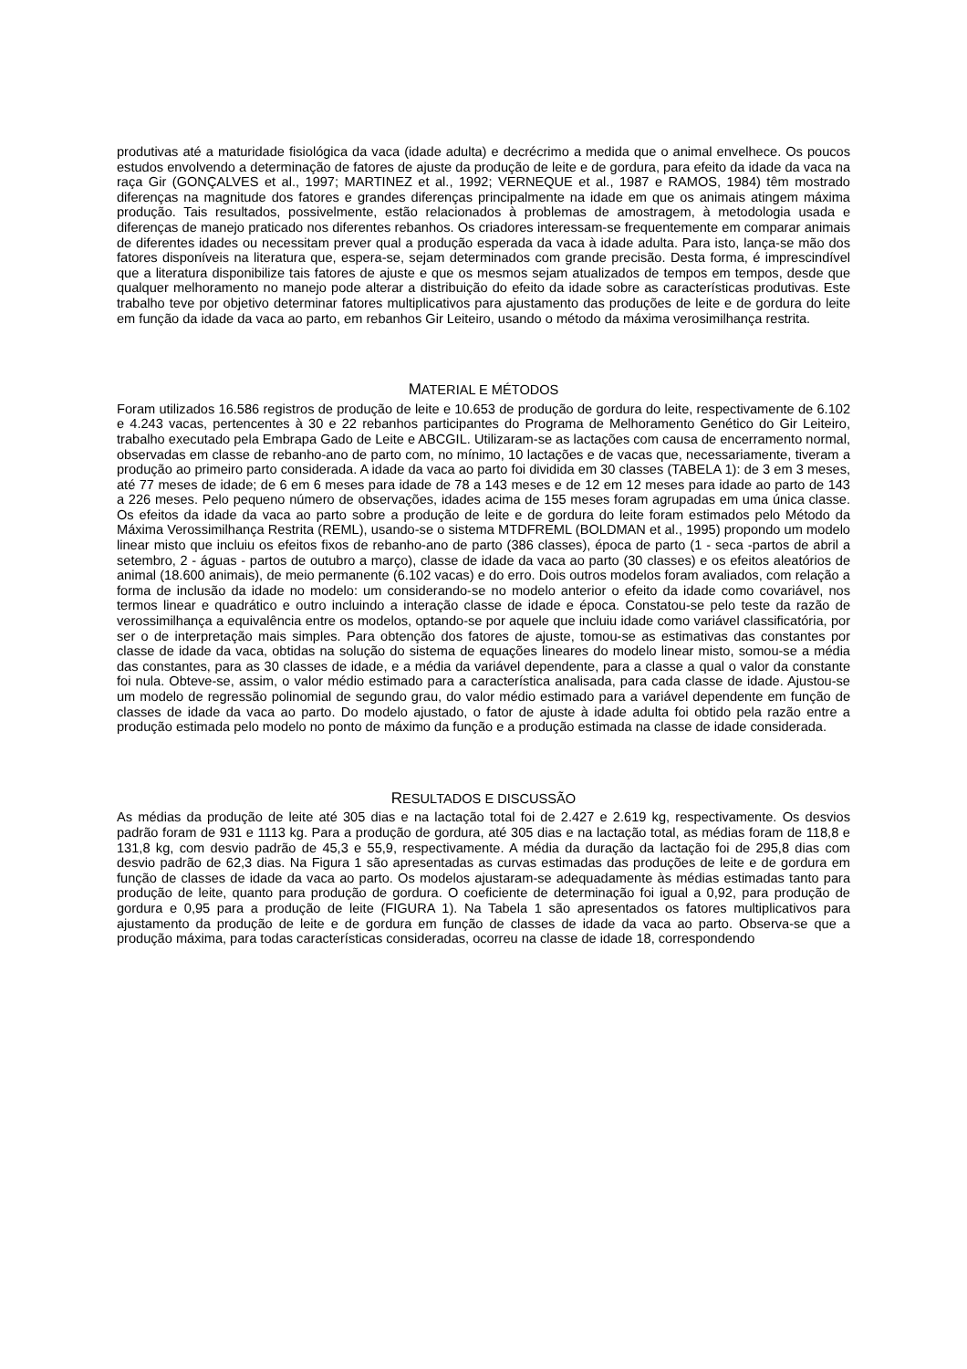produtivas até a maturidade fisiológica da vaca (idade adulta) e decrécrimo a medida que o animal envelhece. Os poucos estudos envolvendo a determinação de fatores de ajuste da produção de leite e de gordura, para efeito da idade da vaca na raça Gir (GONÇALVES et al., 1997; MARTINEZ et al., 1992; VERNEQUE et al., 1987 e RAMOS, 1984) têm mostrado diferenças na magnitude dos fatores e grandes diferenças principalmente na idade em que os animais atingem máxima produção. Tais resultados, possivelmente, estão relacionados à problemas de amostragem, à metodologia usada e diferenças de manejo praticado nos diferentes rebanhos. Os criadores interessam-se frequentemente em comparar animais de diferentes idades ou necessitam prever qual a produção esperada da vaca à idade adulta. Para isto, lança-se mão dos fatores disponíveis na literatura que, espera-se, sejam determinados com grande precisão. Desta forma, é imprescindível que a literatura disponibilize tais fatores de ajuste e que os mesmos sejam atualizados de tempos em tempos, desde que qualquer melhoramento no manejo pode alterar a distribuição do efeito da idade sobre as características produtivas. Este trabalho teve por objetivo determinar fatores multiplicativos para ajustamento das produções de leite e de gordura do leite em função da idade da vaca ao parto, em rebanhos Gir Leiteiro, usando o método da máxima verosimilhança restrita.
MATERIAL E MÉTODOS
Foram utilizados 16.586 registros de produção de leite e 10.653 de produção de gordura do leite, respectivamente de 6.102 e 4.243 vacas, pertencentes à 30 e 22 rebanhos participantes do Programa de Melhoramento Genético do Gir Leiteiro, trabalho executado pela Embrapa Gado de Leite e ABCGIL. Utilizaram-se as lactações com causa de encerramento normal, observadas em classe de rebanho-ano de parto com, no mínimo, 10 lactações e de vacas que, necessariamente, tiveram a produção ao primeiro parto considerada. A idade da vaca ao parto foi dividida em 30 classes (TABELA 1): de 3 em 3 meses, até 77 meses de idade; de 6 em 6 meses para idade de 78 a 143 meses e de 12 em 12 meses para idade ao parto de 143 a 226 meses. Pelo pequeno número de observações, idades acima de 155 meses foram agrupadas em uma única classe. Os efeitos da idade da vaca ao parto sobre a produção de leite e de gordura do leite foram estimados pelo Método da Máxima Verossimilhança Restrita (REML), usando-se o sistema MTDFREML (BOLDMAN et al., 1995) propondo um modelo linear misto que incluiu os efeitos fixos de rebanho-ano de parto (386 classes), época de parto (1 - seca -partos de abril a setembro, 2 - águas - partos de outubro a março), classe de idade da vaca ao parto (30 classes) e os efeitos aleatórios de animal (18.600 animais), de meio permanente (6.102 vacas) e do erro. Dois outros modelos foram avaliados, com relação a forma de inclusão da idade no modelo: um considerando-se no modelo anterior o efeito da idade como covariável, nos termos linear e quadrático e outro incluindo a interação classe de idade e época. Constatou-se pelo teste da razão de verossimilhança a equivalência entre os modelos, optando-se por aquele que incluiu idade como variável classificatória, por ser o de interpretação mais simples. Para obtenção dos fatores de ajuste, tomou-se as estimativas das constantes por classe de idade da vaca, obtidas na solução do sistema de equações lineares do modelo linear misto, somou-se a média das constantes, para as 30 classes de idade, e a média da variável dependente, para a classe a qual o valor da constante foi nula. Obteve-se, assim, o valor médio estimado para a característica analisada, para cada classe de idade. Ajustou-se um modelo de regressão polinomial de segundo grau, do valor médio estimado para a variável dependente em função de classes de idade da vaca ao parto. Do modelo ajustado, o fator de ajuste à idade adulta foi obtido pela razão entre a produção estimada pelo modelo no ponto de máximo da função e a produção estimada na classe de idade considerada.
RESULTADOS E DISCUSSÃO
As médias da produção de leite até 305 dias e na lactação total foi de 2.427 e 2.619 kg, respectivamente. Os desvios padrão foram de 931 e 1113 kg. Para a produção de gordura, até 305 dias e na lactação total, as médias foram de 118,8 e 131,8 kg, com desvio padrão de 45,3 e 55,9, respectivamente. A média da duração da lactação foi de 295,8 dias com desvio padrão de 62,3 dias. Na Figura 1 são apresentadas as curvas estimadas das produções de leite e de gordura em função de classes de idade da vaca ao parto. Os modelos ajustaram-se adequadamente às médias estimadas tanto para produção de leite, quanto para produção de gordura. O coeficiente de determinação foi igual a 0,92, para produção de gordura e 0,95 para a produção de leite (FIGURA 1). Na Tabela 1 são apresentados os fatores multiplicativos para ajustamento da produção de leite e de gordura em função de classes de idade da vaca ao parto. Observa-se que a produção máxima, para todas características consideradas, ocorreu na classe de idade 18, correspondendo